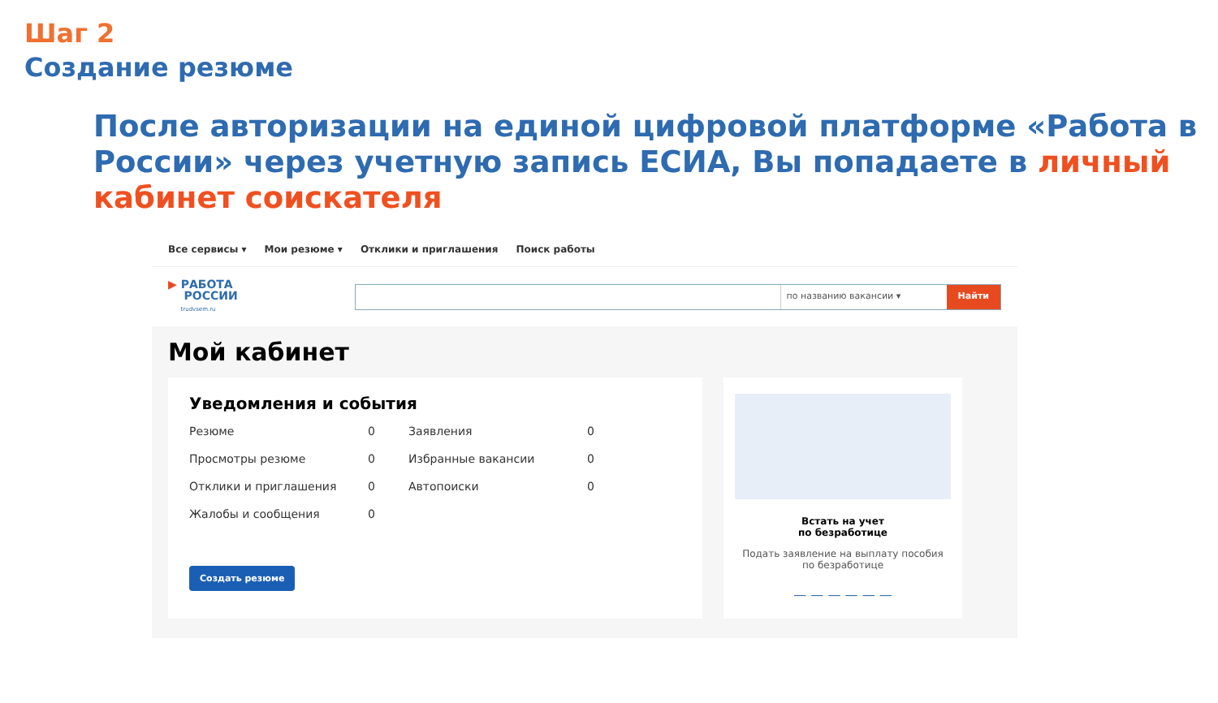Шаг 2
Создание резюме
После авторизации на единой цифровой платформе «Работа в России» через учетную запись ЕСИА, Вы попадаете в личный кабинет соискателя
Все сервисы ▾ Мои резюме ▾ Отклики и приглашения Поиск работы
▶ РАБОТА
РОССИИ
trudvsem.ru
по названию вакансии ▾ Найти
Мой кабинет
Уведомления и события
Резюме 0 Заявления 0 Просмотры резюме 0 Избранные вакансии 0 Отклики и приглашения 0 Автопоиски 0 Жалобы и сообщения 0
Создать резюме
Встать на учет
по безработице
Подать заявление на выплату пособия по безработице
— — — — — —